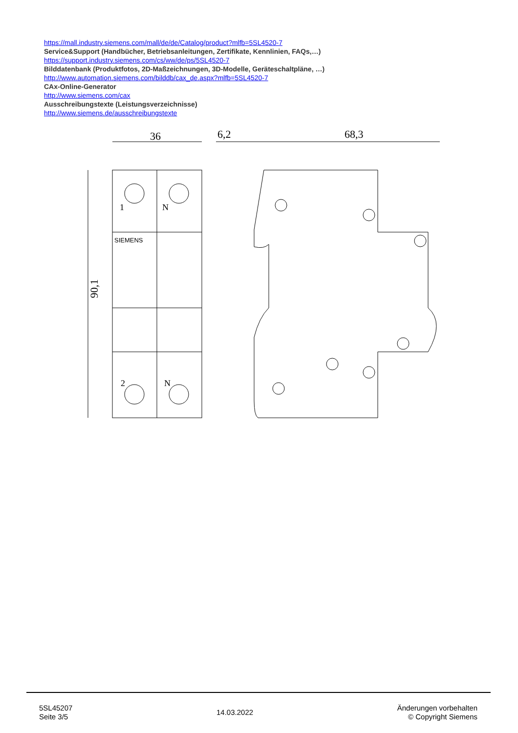https://mall.industry.siemens.com/mall/de/de/Catalog/product?mlfb=5SL4520-7
Service&Support (Handbücher, Betriebsanleitungen, Zertifikate, Kennlinien, FAQs,…)
https://support.industry.siemens.com/cs/ww/de/ps/5SL4520-7
Bilddatenbank (Produktfotos, 2D-Maßzeichnungen, 3D-Modelle, Geräteschaltpläne, …)
http://www.automation.siemens.com/bilddb/cax_de.aspx?mlfb=5SL4520-7
CAx-Online-Generator
http://www.siemens.com/cax
Ausschreibungstexte (Leistungsverzeichnisse)
http://www.siemens.de/ausschreibungstexte
36
6,2
68,3
90,1
SIEMENS
1
N
2
N
5SL45207
Seite 3/5
14.03.2022
Änderungen vorbehalten
© Copyright Siemens